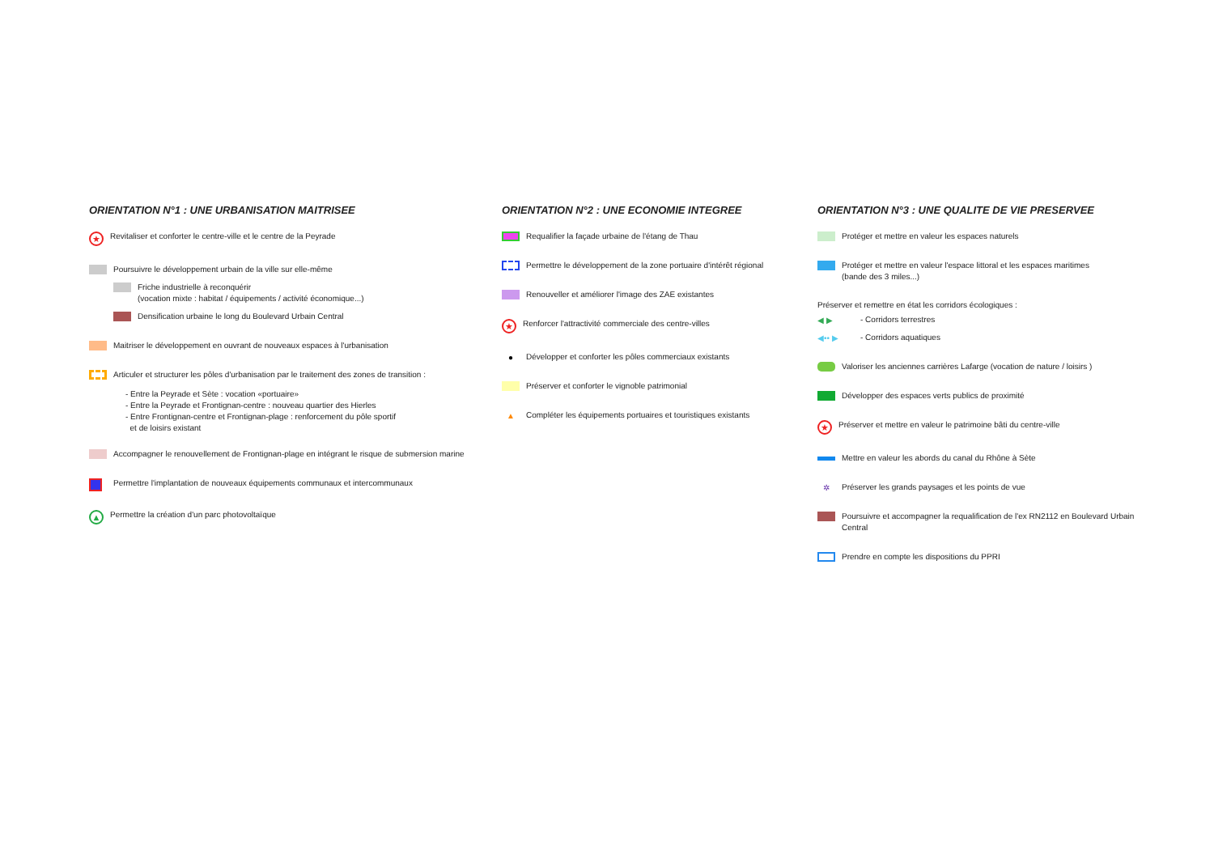ORIENTATION N°1 : UNE URBANISATION MAITRISEE
★
Revitaliser et conforter le centre-ville et le centre de la Peyrade
Poursuivre le développement urbain de la ville sur elle-même
Friche industrielle à reconquérir
(vocation mixte : habitat / équipements / activité économique...)
Densification urbaine le long du Boulevard Urbain Central
Maitriser le développement en ouvrant de nouveaux espaces à l'urbanisation
Articuler et structurer les pôles d'urbanisation par le traitement des zones de transition :
- Entre la Peyrade et Sète : vocation «portuaire»
- Entre la Peyrade et Frontignan-centre : nouveau quartier des Hierles
- Entre Frontignan-centre et Frontignan-plage : renforcement du pôle sportif
et de loisirs existant
Accompagner le renouvellement de Frontignan-plage en intégrant le risque de submersion marine
Permettre l'implantation de nouveaux équipements communaux et intercommunaux
▲
Permettre la création d'un parc photovoltaïque
ORIENTATION N°2 : UNE ECONOMIE INTEGREE
Requalifier la façade urbaine de l'étang de Thau
Permettre le développement de la zone portuaire d'intérêt régional
Renouveller et améliorer l'image des ZAE existantes
★
Renforcer l'attractivité commerciale des centre-villes
●
Développer et conforter les pôles commerciaux existants
Préserver et conforter le vignoble patrimonial
▲
Compléter les équipements portuaires et touristiques existants
ORIENTATION N°3 : UNE QUALITE DE VIE PRESERVEE
Protéger et mettre en valeur les espaces naturels
Protéger et mettre en valeur l'espace littoral et les espaces maritimes
(bande des 3 miles...)
Préserver et remettre en état les corridors écologiques :
◀ ▶
- Corridors terrestres
◀•• ▶
- Corridors aquatiques
Valoriser les anciennes carrières Lafarge (vocation de nature / loisirs )
Développer des espaces verts publics de proximité
★
Préserver et mettre en valeur le patrimoine bâti du centre-ville
Mettre en valeur les abords du canal du Rhône à Sète
✲
Préserver les grands paysages et les points de vue
Poursuivre et accompagner la requalification de l'ex RN2112 en Boulevard Urbain Central
Prendre en compte les dispositions du PPRI